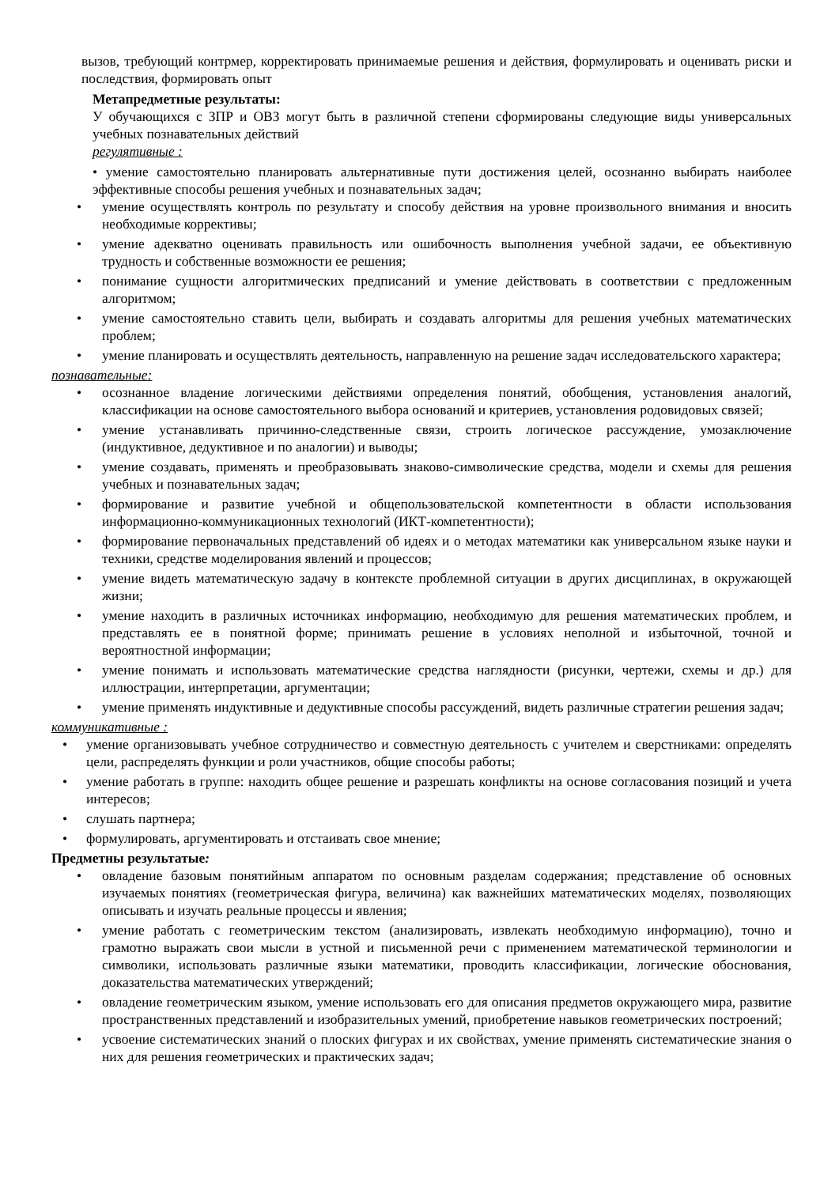вызов, требующий контрмер, корректировать принимаемые решения и действия, формулировать и оценивать риски и последствия, формировать опыт
Метапредметные результаты:
У обучающихся с ЗПР и ОВЗ могут быть в различной степени сформированы следующие виды универсальных учебных познавательных действий
регулятивные :
• умение самостоятельно планировать альтернативные пути достижения целей, осознанно выбирать наиболее эффективные способы решения учебных и познавательных задач;
• умение осуществлять контроль по результату и способу действия на уровне произвольного внимания и вносить необходимые коррективы;
• умение адекватно оценивать правильность или ошибочность выполнения учебной задачи, ее объективную трудность и собственные возможности ее решения;
• понимание сущности алгоритмических предписаний и умение действовать в соответствии с предложенным алгоритмом;
• умение самостоятельно ставить цели, выбирать и создавать алгоритмы для решения учебных математических проблем;
• умение планировать и осуществлять деятельность, направленную на решение задач исследовательского характера;
познавательные:
• осознанное владение логическими действиями определения понятий, обобщения, установления аналогий, классификации на основе самостоятельного выбора оснований и критериев, установления родовидовых связей;
• умение устанавливать причинно-следственные связи, строить логическое рассуждение, умозаключение (индуктивное, дедуктивное и по аналогии) и выводы;
• умение создавать, применять и преобразовывать знаково-символические средства, модели и схемы для решения учебных и познавательных задач;
• формирование и развитие учебной и общепользовательской компетентности в области использования информационно-коммуникационных технологий (ИКТ-компетентности);
• формирование первоначальных представлений об идеях и о методах математики как универсальном языке науки и техники, средстве моделирования явлений и процессов;
• умение видеть математическую задачу в контексте проблемной ситуации в других дисциплинах, в окружающей жизни;
• умение находить в различных источниках информацию, необходимую для решения математических проблем, и представлять ее в понятной форме; принимать решение в условиях неполной и избыточной, точной и вероятностной информации;
• умение понимать и использовать математические средства наглядности (рисунки, чертежи, схемы и др.) для иллюстрации, интерпретации, аргументации;
• умение применять индуктивные и дедуктивные способы рассуждений, видеть различные стратегии решения задач;
коммуникативные :
• умение организовывать учебное сотрудничество и совместную деятельность с учителем и сверстниками: определять цели, распределять функции и роли участников, общие способы работы;
• умение работать в группе: находить общее решение и разрешать конфликты на основе согласования позиций и учета интересов;
• слушать партнера;
• формулировать, аргументировать и отстаивать свое мнение;
Предметны результатые:
• овладение базовым понятийным аппаратом по основным разделам содержания; представление об основных изучаемых понятиях (геометрическая фигура, величина) как важнейших математических моделях, позволяющих описывать и изучать реальные процессы и явления;
• умение работать с геометрическим текстом (анализировать, извлекать необходимую информацию), точно и грамотно выражать свои мысли в устной и письменной речи с применением математической терминологии и символики, использовать различные языки математики, проводить классификации, логические обоснования, доказательства математических утверждений;
• овладение геометрическим языком, умение использовать его для описания предметов окружающего мира, развитие пространственных представлений и изобразительных умений, приобретение навыков геометрических построений;
• усвоение систематических знаний о плоских фигурах и их свойствах, умение применять систематические знания о них для решения геометрических и практических задач;